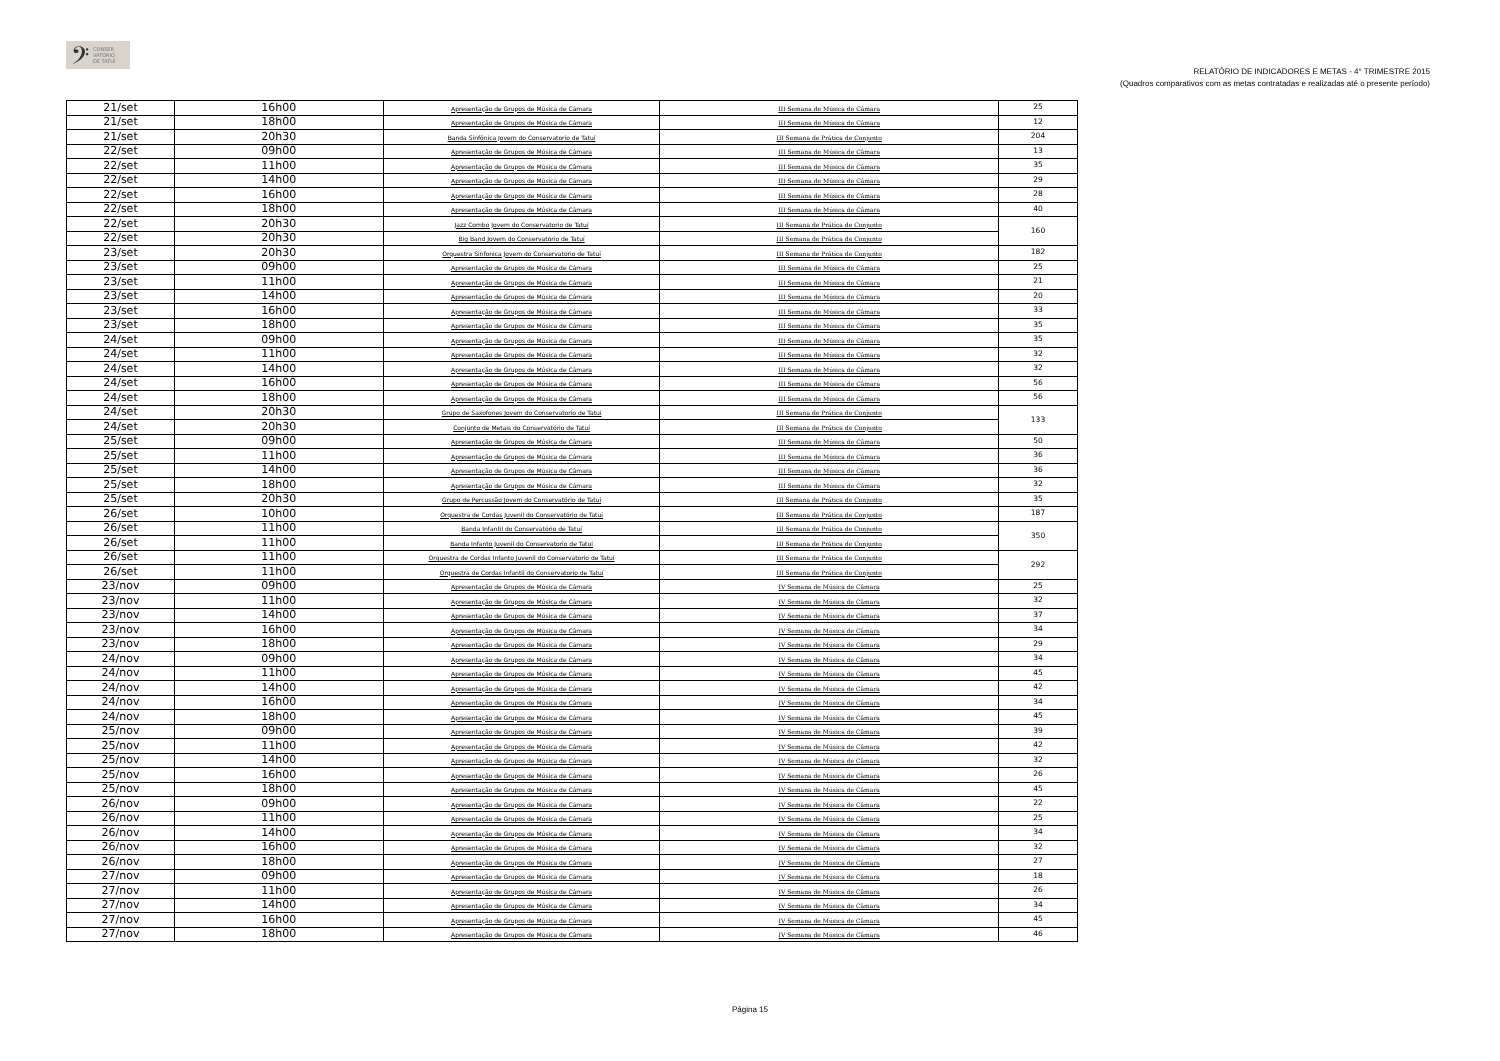𝄢 CONSER
VATÓRIO
DE TATUÍ
RELATÓRIO DE INDICADORES E METAS - 4° TRIMESTRE 2015
(Quadros comparativos com as metas contratadas e realizadas até o presente período)
| 21/set | 16h00 | Apresentação de Grupos de Música de Câmara | III Semana de Música de Câmara | 25 |
| 21/set | 18h00 | Apresentação de Grupos de Música de Câmara | III Semana de Música de Câmara | 12 |
| 21/set | 20h30 | Banda Sinfônica Jovem do Conservatorio de Tatuí | III Semana de Prática de Conjunto | 204 |
| 22/set | 09h00 | Apresentação de Grupos de Música de Câmara | III Semana de Música de Câmara | 13 |
| 22/set | 11h00 | Apresentação de Grupos de Música de Câmara | III Semana de Música de Câmara | 35 |
| 22/set | 14h00 | Apresentação de Grupos de Música de Câmara | III Semana de Música de Câmara | 29 |
| 22/set | 16h00 | Apresentação de Grupos de Música de Câmara | III Semana de Música de Câmara | 28 |
| 22/set | 18h00 | Apresentação de Grupos de Música de Câmara | III Semana de Música de Câmara | 40 |
| 22/set | 20h30 | Jazz Combo Jovem do Conservatorio de Tatuí | III Semana de Prática de Conjunto | 160 |
| 22/set | 20h30 | Big Band Jovem do Conservatório de Tatuí | III Semana de Prática de Conjunto | |
| 23/set | 20h30 | Orquestra Sinfonica Jovem do Conservatorio de Tatuí | III Semana de Prática de Conjunto | 182 |
| 23/set | 09h00 | Apresentação de Grupos de Música de Câmara | III Semana de Música de Câmara | 25 |
| 23/set | 11h00 | Apresentação de Grupos de Música de Câmara | III Semana de Música de Câmara | 21 |
| 23/set | 14h00 | Apresentação de Grupos de Música de Câmara | III Semana de Música de Câmara | 20 |
| 23/set | 16h00 | Apresentação de Grupos de Música de Câmara | III Semana de Música de Câmara | 33 |
| 23/set | 18h00 | Apresentação de Grupos de Música de Câmara | III Semana de Música de Câmara | 35 |
| 24/set | 09h00 | Apresentação de Grupos de Música de Câmara | III Semana de Música de Câmara | 35 |
| 24/set | 11h00 | Apresentação de Grupos de Música de Câmara | III Semana de Música de Câmara | 32 |
| 24/set | 14h00 | Apresentação de Grupos de Música de Câmara | III Semana de Música de Câmara | 32 |
| 24/set | 16h00 | Apresentação de Grupos de Música de Câmara | III Semana de Música de Câmara | 56 |
| 24/set | 18h00 | Apresentação de Grupos de Música de Câmara | III Semana de Música de Câmara | 56 |
| 24/set | 20h30 | Grupo de Saxofones Jovem do Conservatorio de Tatuí | III Semana de Prática de Conjunto | 133 |
| 24/set | 20h30 | Conjunto de Metais do Conservatório de Tatuí | III Semana de Prática de Conjunto | |
| 25/set | 09h00 | Apresentação de Grupos de Música de Câmara | III Semana de Música de Câmara | 50 |
| 25/set | 11h00 | Apresentação de Grupos de Música de Câmara | III Semana de Música de Câmara | 36 |
| 25/set | 14h00 | Apresentação de Grupos de Música de Câmara | III Semana de Música de Câmara | 36 |
| 25/set | 18h00 | Apresentação de Grupos de Música de Câmara | III Semana de Música de Câmara | 32 |
| 25/set | 20h30 | Grupo de Percussão Jovem do Conservatório de Tatuí | III Semana de Prática de Conjunto | 35 |
| 26/set | 10h00 | Orquestra de Cordas Juvenil do Conservatório de Tatuí | III Semana de Prática de Conjunto | 187 |
| 26/set | 11h00 | Banda Infantil do Conservatório de Tatuí | III Semana de Prática de Conjunto | 350 |
| 26/set | 11h00 | Banda Infanto Juvenil do Conservatorio de Tatuí | III Semana de Prática de Conjunto | |
| 26/set | 11h00 | Orquestra de Cordas Infanto Juvenil do Conservatorio de Tatuí | III Semana de Prática de Conjunto | 292 |
| 26/set | 11h00 | Orquestra de Cordas Infantil do Conservatorio de Tatuí | III Semana de Prática de Conjunto | |
| 23/nov | 09h00 | Apresentação de Grupos de Música de Câmara | IV Semana de Música de Câmara | 25 |
| 23/nov | 11h00 | Apresentação de Grupos de Música de Câmara | IV Semana de Música de Câmara | 32 |
| 23/nov | 14h00 | Apresentação de Grupos de Música de Câmara | IV Semana de Música de Câmara | 37 |
| 23/nov | 16h00 | Apresentação de Grupos de Música de Câmara | IV Semana de Música de Câmara | 34 |
| 23/nov | 18h00 | Apresentação de Grupos de Música de Câmara | IV Semana de Música de Câmara | 29 |
| 24/nov | 09h00 | Apresentação de Grupos de Música de Câmara | IV Semana de Música de Câmara | 34 |
| 24/nov | 11h00 | Apresentação de Grupos de Música de Câmara | IV Semana de Música de Câmara | 45 |
| 24/nov | 14h00 | Apresentação de Grupos de Música de Câmara | IV Semana de Música de Câmara | 42 |
| 24/nov | 16h00 | Apresentação de Grupos de Música de Câmara | IV Semana de Música de Câmara | 34 |
| 24/nov | 18h00 | Apresentação de Grupos de Música de Câmara | IV Semana de Música de Câmara | 45 |
| 25/nov | 09h00 | Apresentação de Grupos de Música de Câmara | IV Semana de Música de Câmara | 39 |
| 25/nov | 11h00 | Apresentação de Grupos de Música de Câmara | IV Semana de Música de Câmara | 42 |
| 25/nov | 14h00 | Apresentação de Grupos de Música de Câmara | IV Semana de Música de Câmara | 32 |
| 25/nov | 16h00 | Apresentação de Grupos de Música de Câmara | IV Semana de Música de Câmara | 26 |
| 25/nov | 18h00 | Apresentação de Grupos de Música de Câmara | IV Semana de Música de Câmara | 45 |
| 26/nov | 09h00 | Apresentação de Grupos de Música de Câmara | IV Semana de Música de Câmara | 22 |
| 26/nov | 11h00 | Apresentação de Grupos de Música de Câmara | IV Semana de Música de Câmara | 25 |
| 26/nov | 14h00 | Apresentação de Grupos de Música de Câmara | IV Semana de Música de Câmara | 34 |
| 26/nov | 16h00 | Apresentação de Grupos de Música de Câmara | IV Semana de Música de Câmara | 32 |
| 26/nov | 18h00 | Apresentação de Grupos de Música de Câmara | IV Semana de Música de Câmara | 27 |
| 27/nov | 09h00 | Apresentação de Grupos de Música de Câmara | IV Semana de Música de Câmara | 18 |
| 27/nov | 11h00 | Apresentação de Grupos de Música de Câmara | IV Semana de Música de Câmara | 26 |
| 27/nov | 14h00 | Apresentação de Grupos de Música de Câmara | IV Semana de Música de Câmara | 34 |
| 27/nov | 16h00 | Apresentação de Grupos de Música de Câmara | IV Semana de Música de Câmara | 45 |
| 27/nov | 18h00 | Apresentação de Grupos de Música de Câmara | IV Semana de Música de Câmara | 46 |
Página 15